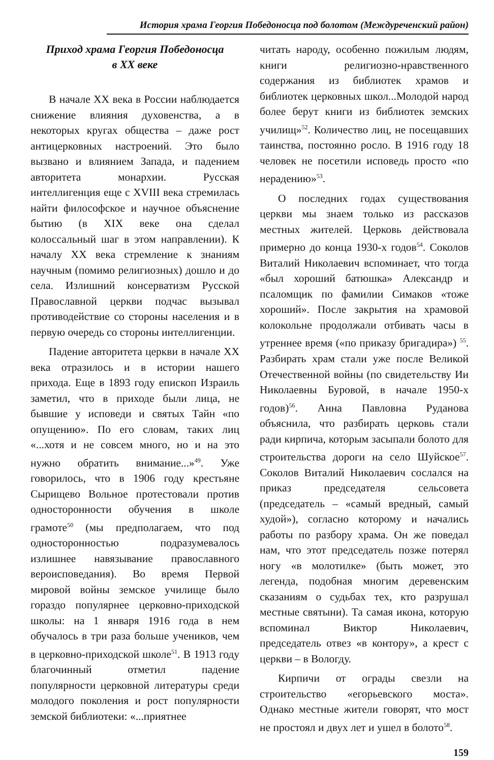История храма Георгия Победоносца под болотом (Междуреченский район)
Приход храма Георгия Победоносца
в XX веке
В начале XX века в России наблюдается снижение влияния духовенства, а в некоторых кругах общества – даже рост антицерковных настроений. Это было вызвано и влиянием Запада, и падением авторитета монархии. Русская интеллигенция еще с XVIII века стремилась найти философское и научное объяснение бытию (в XIX веке она сделал колоссальный шаг в этом направлении). К началу XX века стремление к знаниям научным (помимо религиозных) дошло и до села. Излишний консерватизм Русской Православной церкви подчас вызывал противодействие со стороны населения и в первую очередь со стороны интеллигенции.
Падение авторитета церкви в начале XX века отразилось и в истории нашего прихода. Еще в 1893 году епископ Израиль заметил, что в приходе были лица, не бывшие у исповеди и святых Тайн «по опущению». По его словам, таких лиц «...хотя и не совсем много, но и на это нужно обратить внимание...»<sup>49</sup>. Уже говорилось, что в 1906 году крестьяне Сырищево Вольное протестовали против односторонности обучения в школе грамоте<sup>50</sup> (мы предполагаем, что под односторонностью подразумевалось излишнее навязывание православного вероисповедания). Во время Первой мировой войны земское училище было гораздо популярнее церковно-приходской школы: на 1 января 1916 года в нем обучалось в три раза больше учеников, чем в церковно-приходской школе<sup>51</sup>. В 1913 году благочинный отметил падение популярности церковной литературы среди молодого поколения и рост популярности земской библиотеки: «...приятнее
читать народу, особенно пожилым людям, книги религиозно-нравственного содержания из библиотек храмов и библиотек церковных школ...Молодой народ более берут книги из библиотек земских училищ»<sup>52</sup>. Количество лиц, не посещавших таинства, постоянно росло. В 1916 году 18 человек не посетили исповедь просто «по нерадению»<sup>53</sup>.
О последних годах существования церкви мы знаем только из рассказов местных жителей. Церковь действовала примерно до конца 1930-х годов<sup>54</sup>. Соколов Виталий Николаевич вспоминает, что тогда «был хороший батюшка» Александр и псаломщик по фамилии Симаков «тоже хороший». После закрытия на храмовой колокольне продолжали отбивать часы в утреннее время («по приказу бригадира») <sup>55</sup>. Разбирать храм стали уже после Великой Отечественной войны (по свидетельству Ии Николаевны Буровой, в начале 1950-х годов)<sup>56</sup>. Анна Павловна Руданова объяснила, что разбирать церковь стали ради кирпича, которым засыпали болото для строительства дороги на село Шуйское<sup>57</sup>. Соколов Виталий Николаевич сослался на приказ председателя сельсовета (председатель – «самый вредный, самый худой»), согласно которому и начались работы по разбору храма. Он же поведал нам, что этот председатель позже потерял ногу «в молотилке» (быть может, это легенда, подобная многим деревенским сказаниям о судьбах тех, кто разрушал местные святыни). Та самая икона, которую вспоминал Виктор Николаевич, председатель отвез «в контору», а крест с церкви – в Вологду.
Кирпичи от ограды свезли на строительство «егорьевского моста». Однако местные жители говорят, что мост не простоял и двух лет и ушел в болото<sup>58</sup>.
159